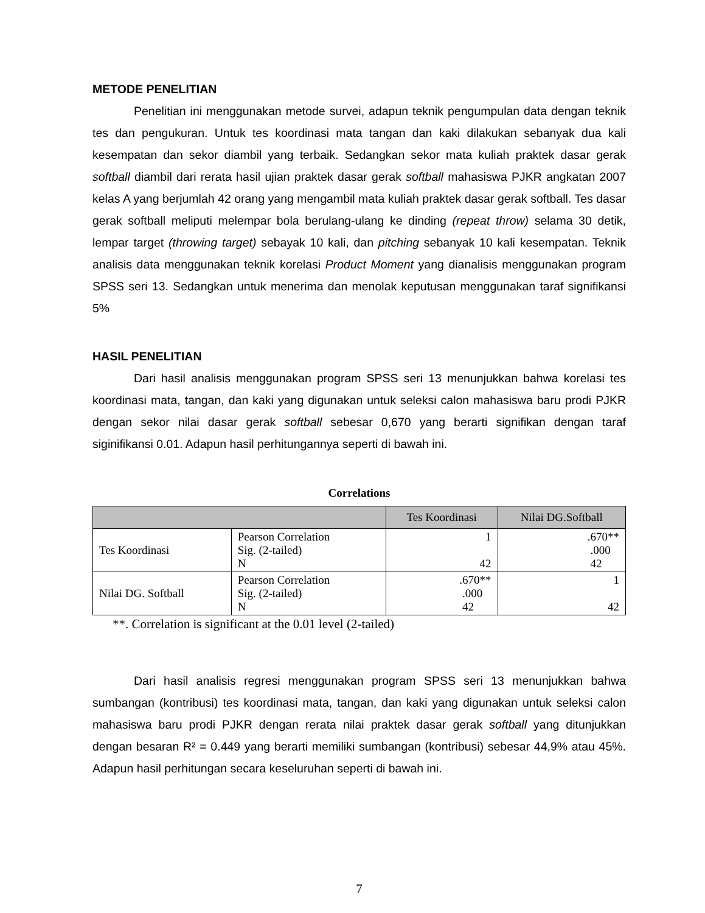METODE PENELITIAN
Penelitian ini menggunakan metode survei, adapun teknik pengumpulan data dengan teknik tes dan pengukuran. Untuk tes koordinasi mata tangan dan kaki dilakukan sebanyak dua kali kesempatan dan sekor diambil yang terbaik. Sedangkan sekor mata kuliah praktek dasar gerak softball diambil dari rerata hasil ujian praktek dasar gerak softball mahasiswa PJKR angkatan 2007 kelas A yang berjumlah 42 orang yang mengambil mata kuliah praktek dasar gerak softball. Tes dasar gerak softball meliputi melempar bola berulang-ulang ke dinding (repeat throw) selama 30 detik, lempar target (throwing target) sebayak 10 kali, dan pitching sebanyak 10 kali kesempatan. Teknik analisis data menggunakan teknik korelasi Product Moment yang dianalisis menggunakan program SPSS seri 13. Sedangkan untuk menerima dan menolak keputusan menggunakan taraf signifikansi 5%
HASIL PENELITIAN
Dari hasil analisis menggunakan program SPSS seri 13 menunjukkan bahwa korelasi tes koordinasi mata, tangan, dan kaki yang digunakan untuk seleksi calon mahasiswa baru prodi PJKR dengan sekor nilai dasar gerak softball sebesar 0,670 yang berarti signifikan dengan taraf siginifikansi 0.01. Adapun hasil perhitungannya seperti di bawah ini.
Correlations
| | | Tes Koordinasi | Nilai DG.Softball |
| --- | --- | --- | --- |
| Tes Koordinasi | Pearson Correlation Sig. (2-tailed) N | 1 42 | .670** .000 42 |
| Nilai DG. Softball | Pearson Correlation Sig. (2-tailed) N | .670** .000 42 | 1 42 |
**. Correlation is significant at the 0.01 level (2-tailed)
Dari hasil analisis regresi menggunakan program SPSS seri 13 menunjukkan bahwa sumbangan (kontribusi) tes koordinasi mata, tangan, dan kaki yang digunakan untuk seleksi calon mahasiswa baru prodi PJKR dengan rerata nilai praktek dasar gerak softball yang ditunjukkan dengan besaran R² = 0.449 yang berarti memiliki sumbangan (kontribusi) sebesar 44,9% atau 45%. Adapun hasil perhitungan secara keseluruhan seperti di bawah ini.
7